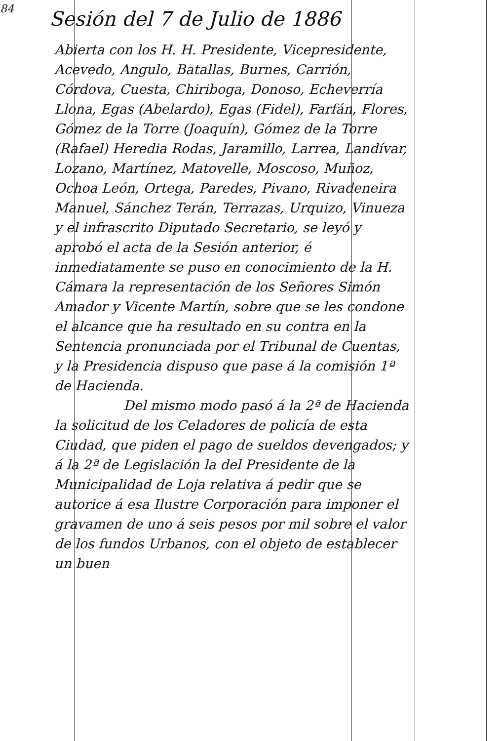84
Sesión del 7 de Julio de 1886
Abierta con los H. H. Presidente, Vicepresidente, Acevedo, Angulo, Batallas, Burnes, Carrión, Córdova, Cuesta, Chiriboga, Donoso, Echeverría Llona, Egas (Abelardo), Egas (Fidel), Farfán, Flores, Gómez de la Torre (Joaquín), Gómez de la Torre (Rafael) Heredia Rodas, Jaramillo, Larrea, Landívar, Lozano, Martínez, Matovelle, Moscoso, Muñoz, Ochoa León, Ortega, Paredes, Pivano, Rivadeneira Manuel, Sánchez Terán, Terrazas, Urquizo, Vinueza y el infrascrito Diputado Secretario, se leyó y aprobó el acta de la Sesión anterior, é inmediatamente se puso en conocimiento de la H. Cámara la representación de los Señores Simón Amador y Vicente Martín, sobre que se les condone el alcance que ha resultado en su contra en la Sentencia pronunciada por el Tribunal de Cuentas, y la Presidencia dispuso que pase á la comisión 1ª de Hacienda.
Del mismo modo pasó á la 2ª de Hacienda la solicitud de los Celadores de policía de esta Ciudad, que piden el pago de sueldos devengados; y á la 2ª de Legislación la del Presidente de la Municipalidad de Loja relativa á pedir que se autorice á esa Ilustre Corporación para imponer el gravamen de uno á seis pesos por mil sobre el valor de los fundos Urbanos, con el objeto de establecer un buen